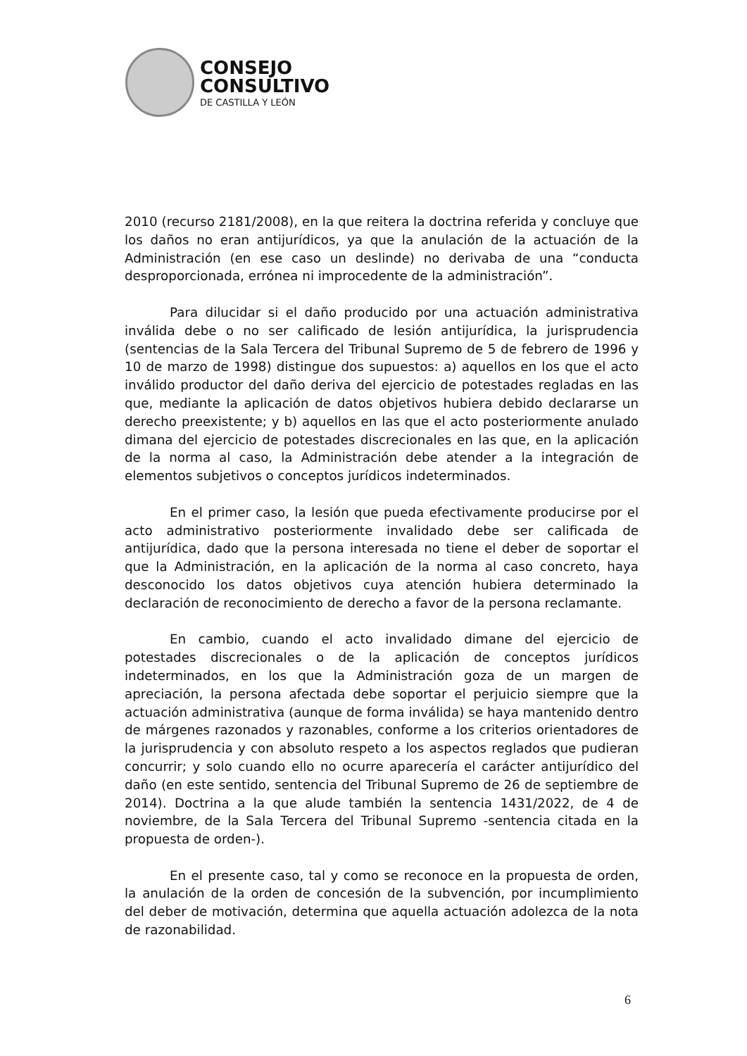CONSEJO
CONSULTIVO
DE CASTILLA Y LEÓN
2010 (recurso 2181/2008), en la que reitera la doctrina referida y concluye que los daños no eran antijurídicos, ya que la anulación de la actuación de la Administración (en ese caso un deslinde) no derivaba de una “conducta desproporcionada, errónea ni improcedente de la administración”.
Para dilucidar si el daño producido por una actuación administrativa inválida debe o no ser calificado de lesión antijurídica, la jurisprudencia (sentencias de la Sala Tercera del Tribunal Supremo de 5 de febrero de 1996 y 10 de marzo de 1998) distingue dos supuestos: a) aquellos en los que el acto inválido productor del daño deriva del ejercicio de potestades regladas en las que, mediante la aplicación de datos objetivos hubiera debido declararse un derecho preexistente; y b) aquellos en las que el acto posteriormente anulado dimana del ejercicio de potestades discrecionales en las que, en la aplicación de la norma al caso, la Administración debe atender a la integración de elementos subjetivos o conceptos jurídicos indeterminados.
En el primer caso, la lesión que pueda efectivamente producirse por el acto administrativo posteriormente invalidado debe ser calificada de antijurídica, dado que la persona interesada no tiene el deber de soportar el que la Administración, en la aplicación de la norma al caso concreto, haya desconocido los datos objetivos cuya atención hubiera determinado la declaración de reconocimiento de derecho a favor de la persona reclamante.
En cambio, cuando el acto invalidado dimane del ejercicio de potestades discrecionales o de la aplicación de conceptos jurídicos indeterminados, en los que la Administración goza de un margen de apreciación, la persona afectada debe soportar el perjuicio siempre que la actuación administrativa (aunque de forma inválida) se haya mantenido dentro de márgenes razonados y razonables, conforme a los criterios orientadores de la jurisprudencia y con absoluto respeto a los aspectos reglados que pudieran concurrir; y solo cuando ello no ocurre aparecería el carácter antijurídico del daño (en este sentido, sentencia del Tribunal Supremo de 26 de septiembre de 2014). Doctrina a la que alude también la sentencia 1431/2022, de 4 de noviembre, de la Sala Tercera del Tribunal Supremo -sentencia citada en la propuesta de orden-).
En el presente caso, tal y como se reconoce en la propuesta de orden, la anulación de la orden de concesión de la subvención, por incumplimiento del deber de motivación, determina que aquella actuación adolezca de la nota de razonabilidad.
6